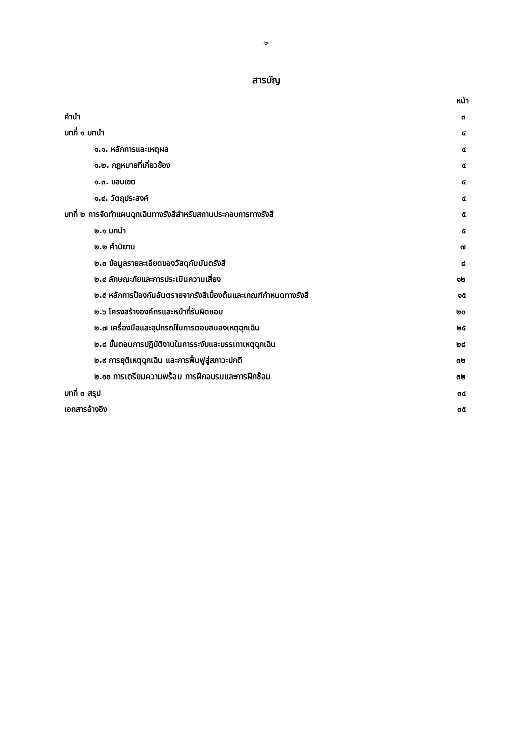-๒-
สารบัญ
หน้า
คำนำ ๓
บทที่ ๑ บทนำ ๔
๑.๑. หลักการและเหตุผล ๔
๑.๒. กฎหมายที่เกี่ยวข้อง ๔
๑.๓. ขอบเขต ๔
๑.๔. วัตถุประสงค์ ๔
บทที่ ๒ การจัดทำแผนฉุกเฉินทางรังสีสำหรับสถานประกอบการทางรังสี ๕
๒.๑ บทนำ ๕
๒.๒ คำนิยาม ๗
๒.๓ ข้อมูลรายละเอียดของวัสดุกัมมันตรังสี ๘
๒.๔ ลักษณะภัยและการประเมินความเสี่ยง ๑๒
๒.๕ หลักการป้องกันอันตรายจากรังสีเบื้องต้นและเกณฑ์กำหนดทางรังสี ๑๕
๒.๖ โครงสร้างองค์กรและหน้าที่รับผิดชอบ ๒๐
๒.๗ เครื่องมือและอุปกรณ์ในการตอบสนองเหตุฉุกเฉิน ๒๕
๒.๘ ขั้นตอนการปฏิบัติงานในการระงับและบรรเทาเหตุฉุกเฉิน ๒๘
๒.๙ การยุติเหตุฉุกเฉิน และการฟื้นฟูสู่สภาวะปกติ ๓๒
๒.๑๐ การเตรียมความพร้อม การฝึกอบรมและการฝึกซ้อม ๓๒
บทที่ ๓ สรุป ๓๔
เอกสารอ้างอิง ๓๕